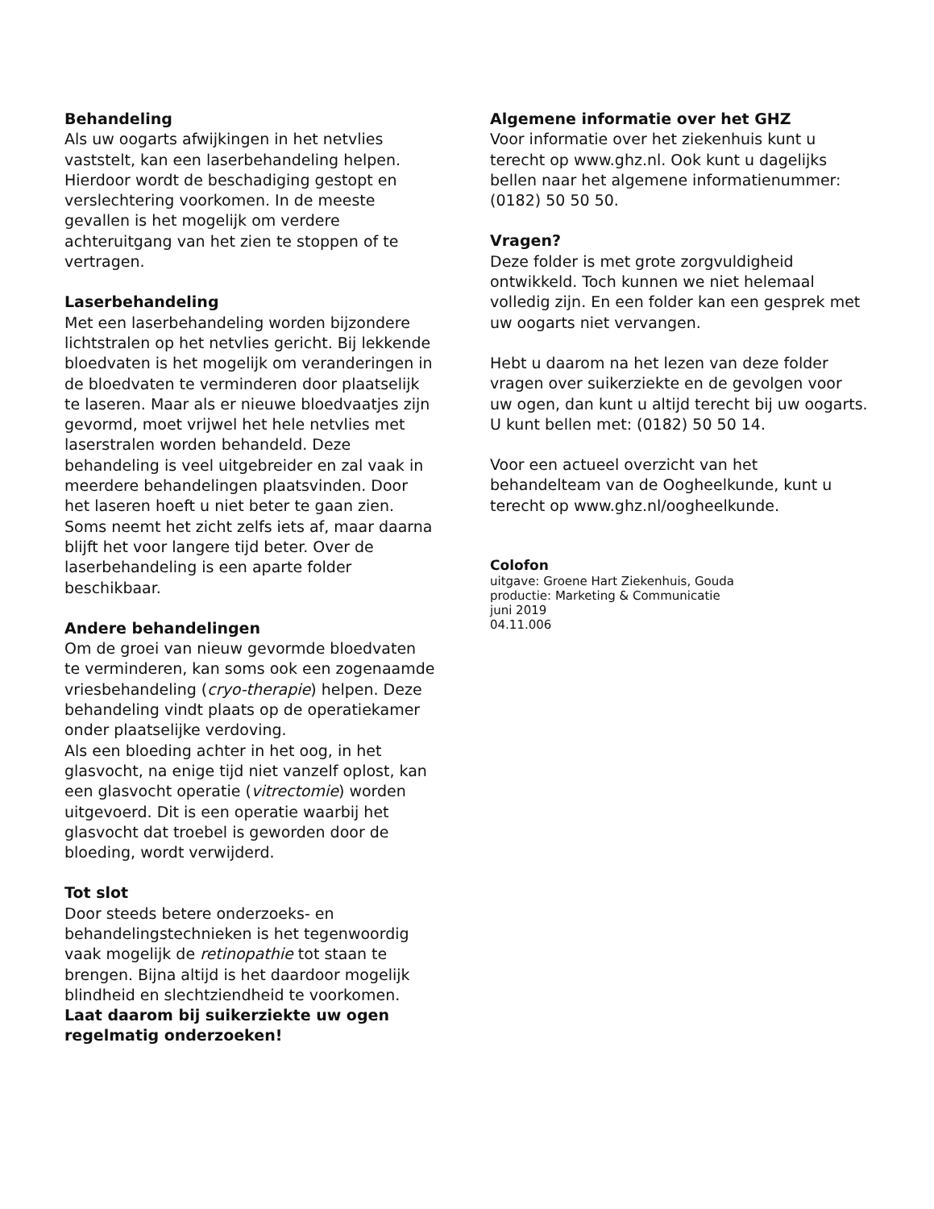Behandeling
Als uw oogarts afwijkingen in het netvlies vaststelt, kan een laserbehandeling helpen. Hierdoor wordt de beschadiging gestopt en verslechtering voorkomen. In de meeste gevallen is het mogelijk om verdere achteruitgang van het zien te stoppen of te vertragen.
Laserbehandeling
Met een laserbehandeling worden bijzondere lichtstralen op het netvlies gericht. Bij lekkende bloedvaten is het mogelijk om veranderingen in de bloedvaten te verminderen door plaatselijk te laseren. Maar als er nieuwe bloedvaatjes zijn gevormd, moet vrijwel het hele netvlies met laserstralen worden behandeld. Deze behandeling is veel uitgebreider en zal vaak in meerdere behandelingen plaatsvinden. Door het laseren hoeft u niet beter te gaan zien. Soms neemt het zicht zelfs iets af, maar daarna blijft het voor langere tijd beter. Over de laserbehandeling is een aparte folder beschikbaar.
Andere behandelingen
Om de groei van nieuw gevormde bloedvaten te verminderen, kan soms ook een zogenaamde vriesbehandeling (cryo-therapie) helpen. Deze behandeling vindt plaats op de operatiekamer onder plaatselijke verdoving.
Als een bloeding achter in het oog, in het glasvocht, na enige tijd niet vanzelf oplost, kan een glasvocht operatie (vitrectomie) worden uitgevoerd. Dit is een operatie waarbij het glasvocht dat troebel is geworden door de bloeding, wordt verwijderd.
Tot slot
Door steeds betere onderzoeks- en behandelingstechnieken is het tegenwoordig vaak mogelijk de retinopathie tot staan te brengen. Bijna altijd is het daardoor mogelijk blindheid en slechtziendheid te voorkomen.
Laat daarom bij suikerziekte uw ogen regelmatig onderzoeken!
Algemene informatie over het GHZ
Voor informatie over het ziekenhuis kunt u terecht op www.ghz.nl. Ook kunt u dagelijks bellen naar het algemene informatienummer: (0182) 50 50 50.
Vragen?
Deze folder is met grote zorgvuldigheid ontwikkeld. Toch kunnen we niet helemaal volledig zijn. En een folder kan een gesprek met uw oogarts niet vervangen.
Hebt u daarom na het lezen van deze folder vragen over suikerziekte en de gevolgen voor uw ogen, dan kunt u altijd terecht bij uw oogarts. U kunt bellen met: (0182) 50 50 14.
Voor een actueel overzicht van het behandelteam van de Oogheelkunde, kunt u terecht op www.ghz.nl/oogheelkunde.
Colofon
uitgave: Groene Hart Ziekenhuis, Gouda
productie: Marketing & Communicatie
juni 2019
04.11.006